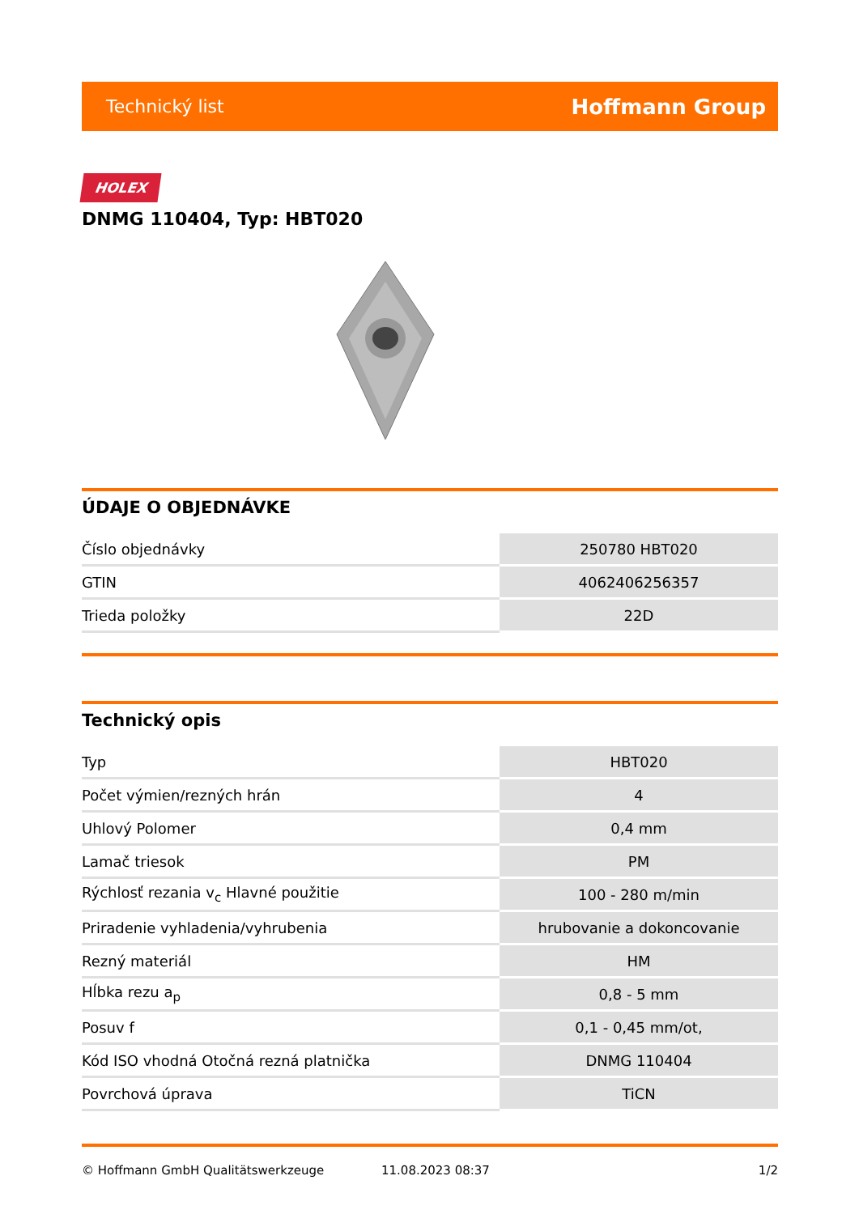Technický list Hoffmann Group
HOLEX
DNMG 110404, Typ: HBT020
ÚDAJE O OBJEDNÁVKE
| Číslo objednávky | 250780 HBT020 |
| GTIN | 4062406256357 |
| Trieda položky | 22D |
Technický opis
| Typ | HBT020 |
| Počet výmien/rezných hrán | 4 |
| Uhlový Polomer | 0,4 mm |
| Lamač triesok | PM |
| Rýchlosť rezania v<sub>c</sub> Hlavné použitie | 100 - 280 m/min |
| Priradenie vyhladenia/vyhrubenia | hrubovanie a dokoncovanie |
| Rezný materiál | HM |
| Hĺbka rezu a<sub>p</sub> | 0,8 - 5 mm |
| Posuv f | 0,1 - 0,45 mm/ot, |
| Kód ISO vhodná Otočná rezná platnička | DNMG 110404 |
| Povrchová úprava | TiCN |
© Hoffmann GmbH Qualitätswerkzeuge 11.08.2023 08:37 1/2